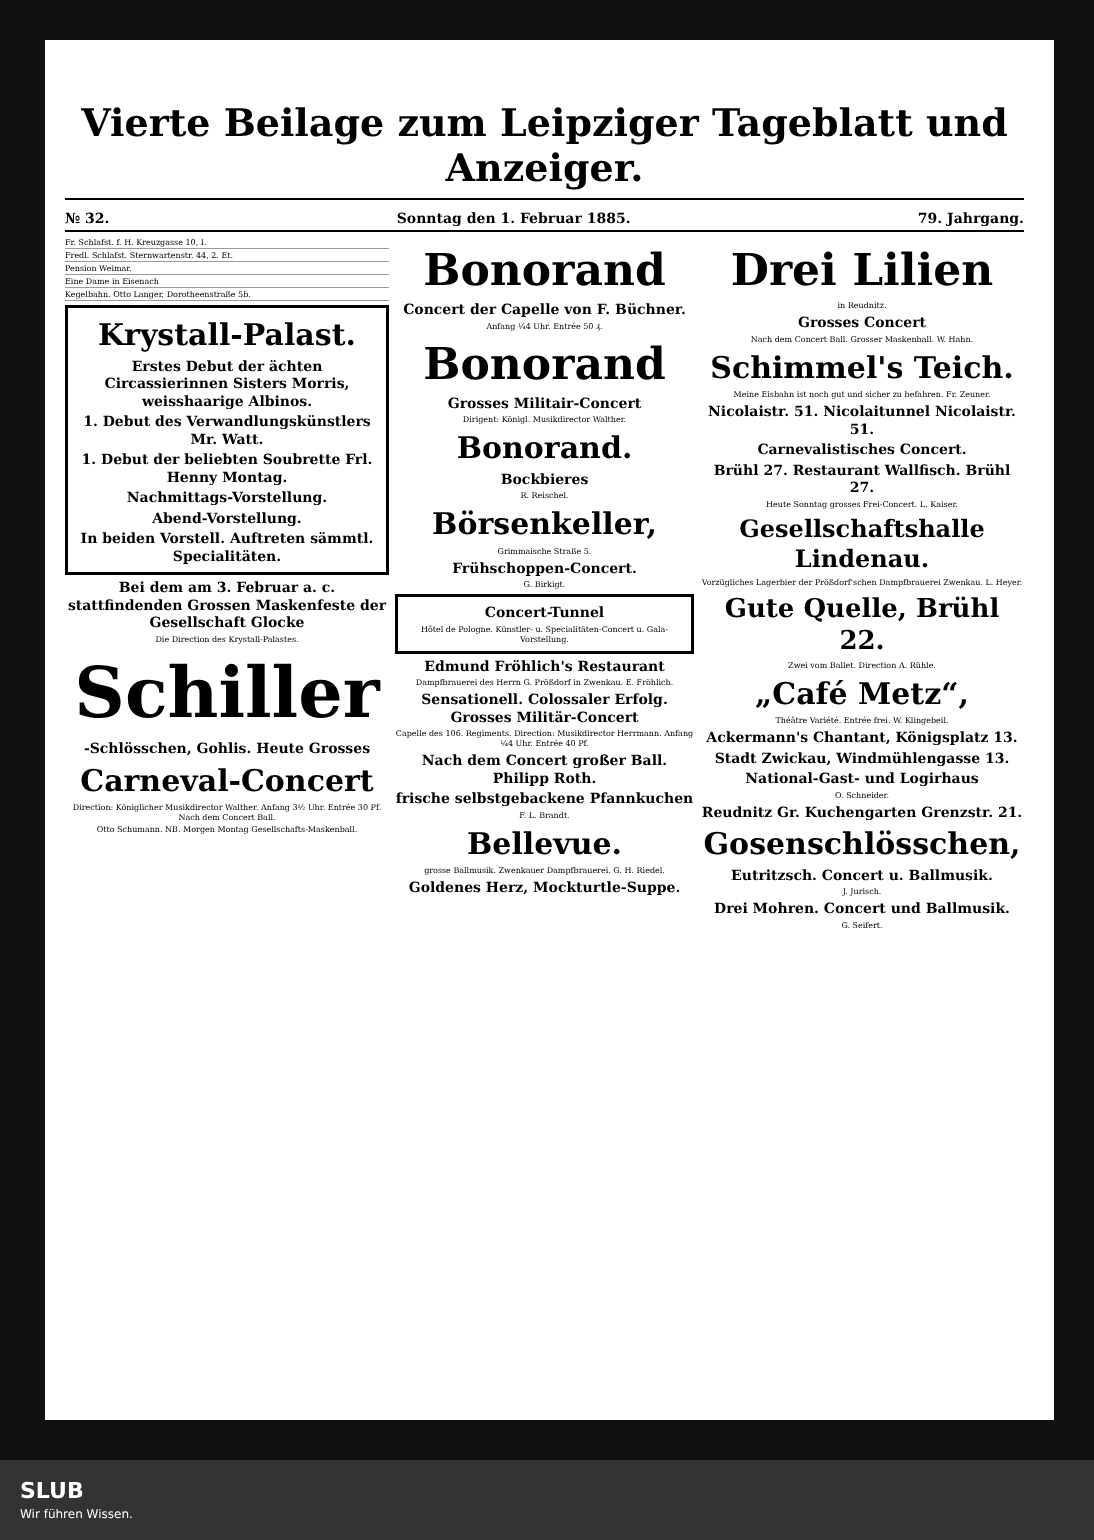Vierte Beilage zum Leipziger Tageblatt und Anzeiger.
№ 32. Sonntag den 1. Februar 1885. 79. Jahrgang.
Fr. Schlafst. f. H. Kreuzgasse 10, I.
Fredl. Schlafst. Sternwartenstr. 44, 2. Et.
Pension Weimar.
Eine Dame in Eisenach
Kegelbahn. Otto Langer, Dorotheenstraße 5b.
Krystall-Palast.
Erstes Debut der ächten Circassierinnen Sisters Morris, weisshaarige Albinos.
1. Debut des Verwandlungskünstlers Mr. Watt.
1. Debut der beliebten Soubrette Frl. Henny Montag.
Nachmittags-Vorstellung.
Abend-Vorstellung.
In beiden Vorstell. Auftreten sämmtl. Specialitäten.
Bei dem am 3. Februar a. c. stattfindenden Grossen Maskenfeste der Gesellschaft Glocke
Die Direction des Krystall-Palastes.
Schiller
-Schlösschen, Gohlis. Heute Grosses
Carneval-Concert
Direction: Königlicher Musikdirector Walther. Anfang 3½ Uhr. Entrée 30 Pf. Nach dem Concert Ball.
Otto Schumann. NB. Morgen Montag Gesellschafts-Maskenball.
Bonorand
Concert der Capelle von F. Büchner.
Anfang ¼4 Uhr. Entrée 50 ₰.
Bonorand
Grosses Militair-Concert
Dirigent: Königl. Musikdirector Walther.
Bonorand.
Bockbieres
R. Reischel.
Börsenkeller,
Grimmaische Straße 5.
Frühschoppen-Concert.
G. Birkigt.
Concert-Tunnel
Hôtel de Pologne. Künstler- u. Specialitäten-Concert u. Gala-Vorstellung.
Edmund Fröhlich's Restaurant
Dampfbrauerei des Herrn G. Prößdorf in Zwenkau. E. Fröhlich.
Sensationell. Colossaler Erfolg. Grosses Militär-Concert
Capelle des 106. Regiments. Direction: Musikdirector Herrmann. Anfang ¼4 Uhr. Entrée 40 Pf.
Nach dem Concert großer Ball. Philipp Roth.
frische selbstgebackene Pfannkuchen
F. L. Brandt.
Bellevue.
grosse Ballmusik. Zwenkauer Dampfbrauerei. G. H. Riedel.
Goldenes Herz, Mockturtle-Suppe.
Drei Lilien
in Reudnitz.
Grosses Concert
Nach dem Concert Ball. Grosser Maskenball. W. Hahn.
Schimmel's Teich.
Meine Eisbahn ist noch gut und sicher zu befahren. Fr. Zeuner.
Nicolaistr. 51. Nicolaitunnel Nicolaistr. 51.
Carnevalistisches Concert.
Brühl 27. Restaurant Wallfisch. Brühl 27.
Heute Sonntag grosses Frei-Concert. L. Kaiser.
Gesellschaftshalle Lindenau.
Vorzügliches Lagerbier der Prößdorf'schen Dampfbrauerei Zwenkau. L. Heyer.
Gute Quelle, Brühl 22.
Zwei vom Ballet. Direction A. Rühle.
„Café Metz“,
Théâtre Variété. Entrée frei. W. Klingebeil.
Ackermann's Chantant, Königsplatz 13.
Stadt Zwickau, Windmühlengasse 13.
National-Gast- und Logirhaus
O. Schneider.
Reudnitz Gr. Kuchengarten Grenzstr. 21.
Gosenschlösschen,
Eutritzsch. Concert u. Ballmusik.
J. Jurisch.
Drei Mohren. Concert und Ballmusik.
G. Seifert.
SLUB
Wir führen Wissen.